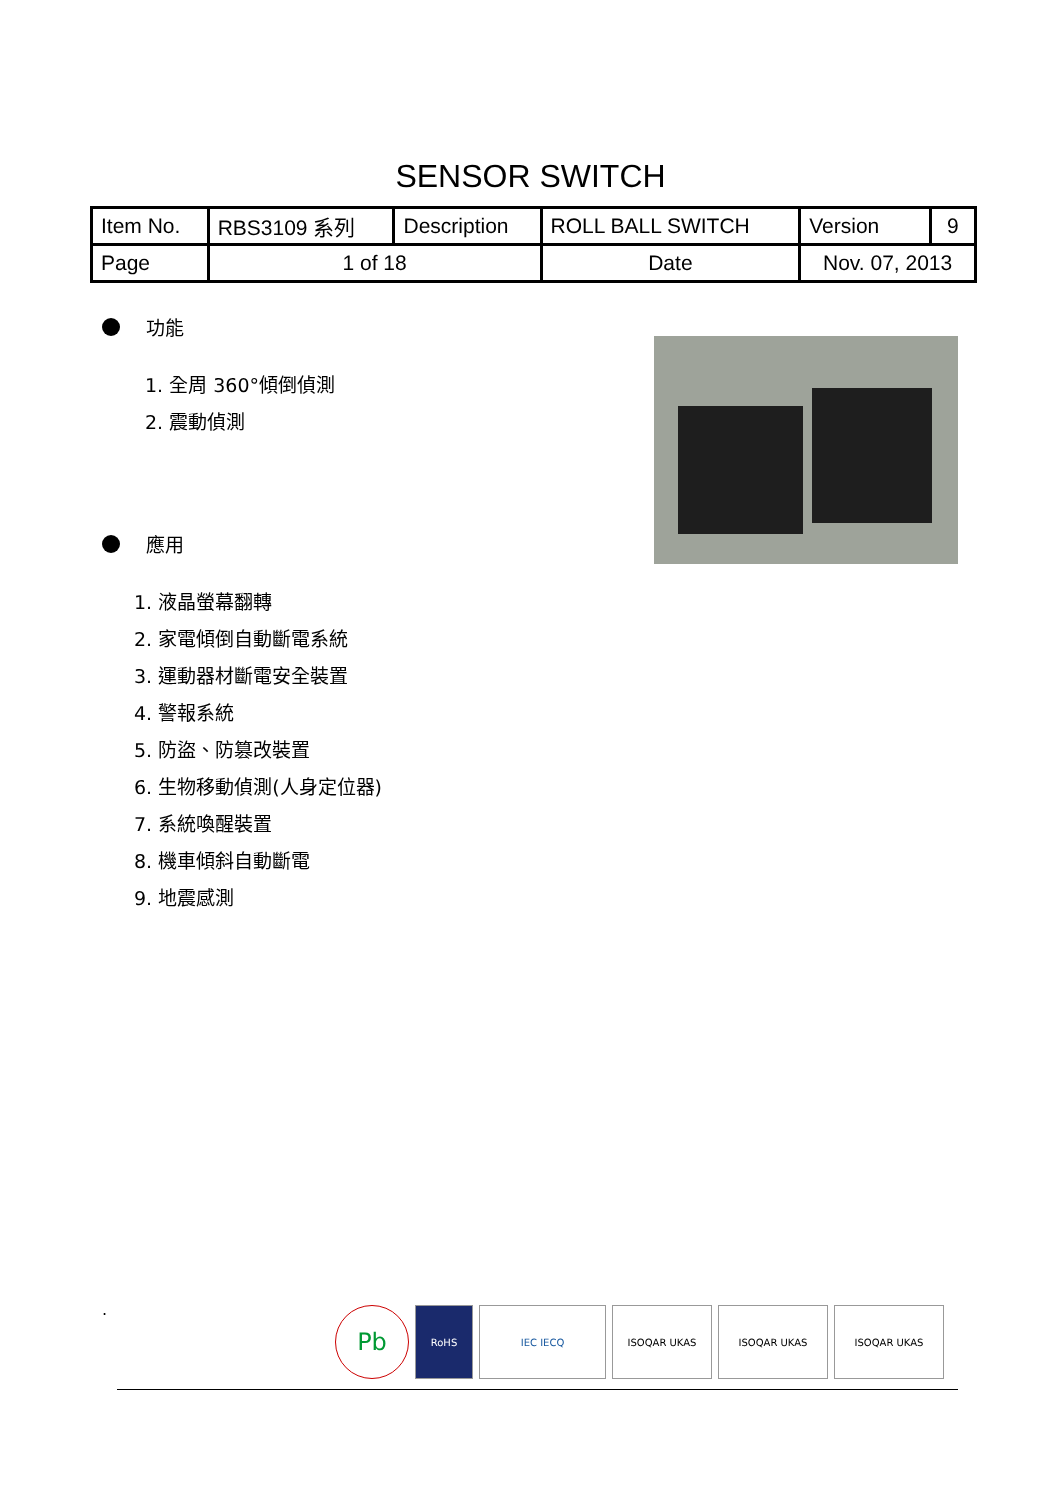SENSOR SWITCH
| Item No. | RBS3109 系列 | Description | ROLL BALL SWITCH | Version | 9 |
| Page | 1 of 18 | | Date | Nov. 07, 2013 | |
功能
1. 全周 360°傾倒偵測
2. 震動偵測
應用
1. 液晶螢幕翻轉
2. 家電傾倒自動斷電系統
3. 運動器材斷電安全裝置
4. 警報系統
5. 防盜、防篡改裝置
6. 生物移動偵測(人身定位器)
7. 系統喚醒裝置
8. 機車傾斜自動斷電
9. 地震感測
Pb
RoHS IEC IECQ ISOQAR UKAS ISOQAR UKAS ISOQAR UKAS
.